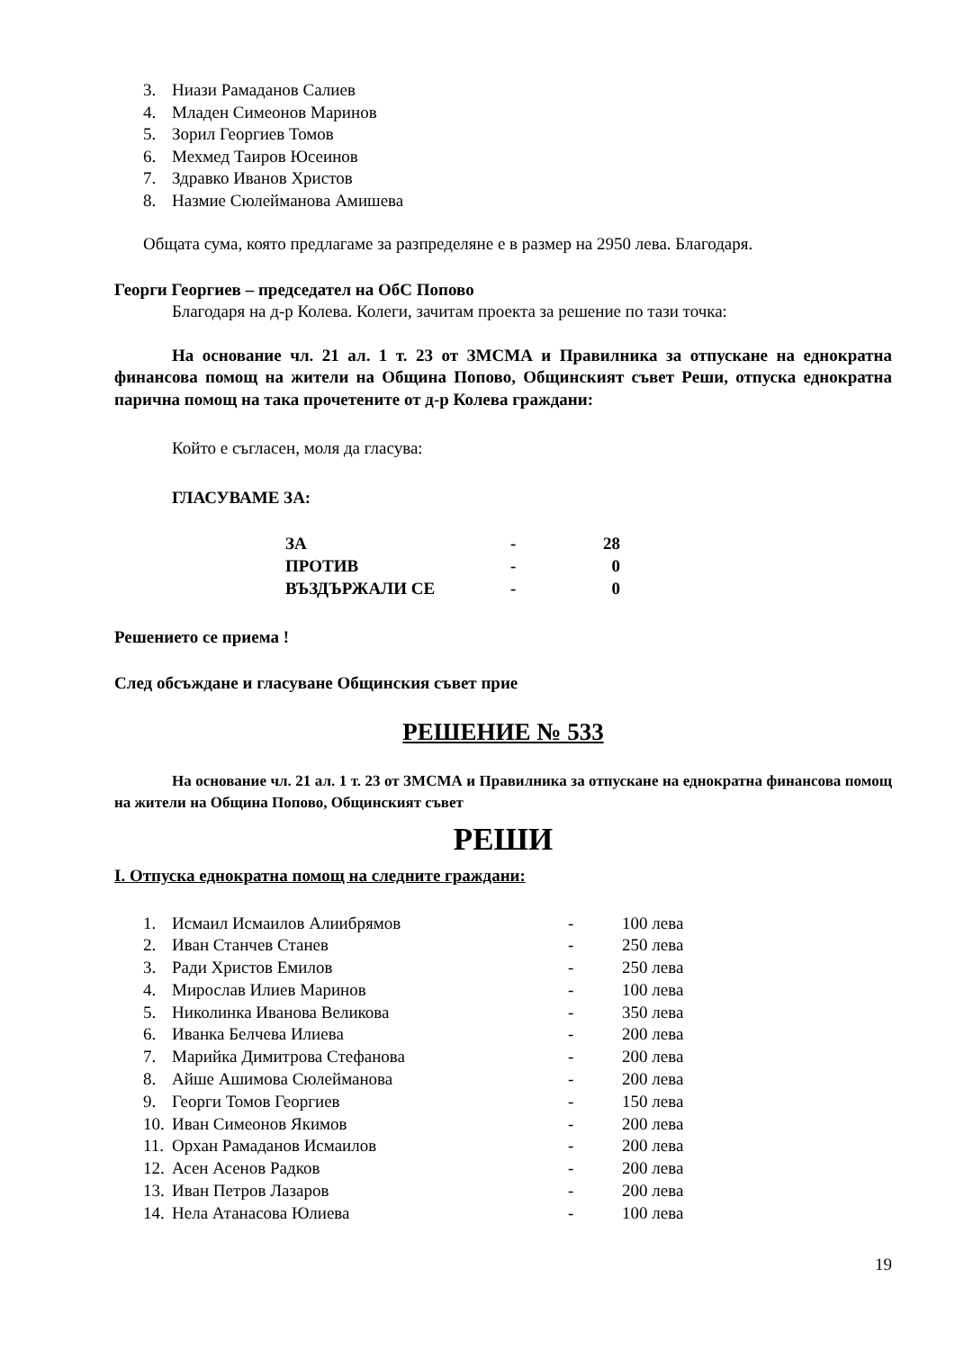3. Ниази Рамаданов Салиев
4. Младен Симеонов Маринов
5. Зорил Георгиев Томов
6. Мехмед Таиров Юсеинов
7. Здравко Иванов Христов
8. Назмие Сюлейманова Амишева
Общата сума, която предлагаме за разпределяне е в размер на 2950 лева. Благодаря.
Георги Георгиев – председател на ОбС Попово
Благодаря на д-р Колева. Колеги, зачитам проекта за решение по тази точка:
На основание чл. 21 ал. 1 т. 23 от ЗМСМА и Правилника за отпускане на еднократна финансова помощ на жители на Община Попово, Общинският съвет Реши, отпуска еднократна парична помощ на така прочетените от д-р Колева граждани:
Който е съгласен, моля да гласува:
ГЛАСУВАМЕ ЗА:
| ЗА | - | 28 |
| ПРОТИВ | - | 0 |
| ВЪЗДЪРЖАЛИ СЕ | - | 0 |
Решението се приема !
След обсъждане и гласуване Общинския съвет прие
РЕШЕНИЕ № 533
На основание чл. 21 ал. 1 т. 23 от ЗМСМА и Правилника за отпускане на еднократна финансова помощ на жители на Община Попово, Общинският съвет
РЕШИ
I. Отпуска еднократна помощ на следните граждани:
| 1. | Исмаил Исмаилов Алиибрямов | - | 100 лева |
| 2. | Иван Станчев Станев | - | 250 лева |
| 3. | Ради Христов Емилов | - | 250 лева |
| 4. | Мирослав Илиев Маринов | - | 100 лева |
| 5. | Николинка Иванова Великова | - | 350 лева |
| 6. | Иванка Белчева Илиева | - | 200 лева |
| 7. | Марийка Димитрова Стефанова | - | 200 лева |
| 8. | Айше Ашимова Сюлейманова | - | 200 лева |
| 9. | Георги Томов Георгиев | - | 150 лева |
| 10. | Иван Симеонов Якимов | - | 200 лева |
| 11. | Орхан Рамаданов Исмаилов | - | 200 лева |
| 12. | Асен Асенов Радков | - | 200 лева |
| 13. | Иван Петров Лазаров | - | 200 лева |
| 14. | Нела Атанасова Юлиева | - | 100 лева |
19